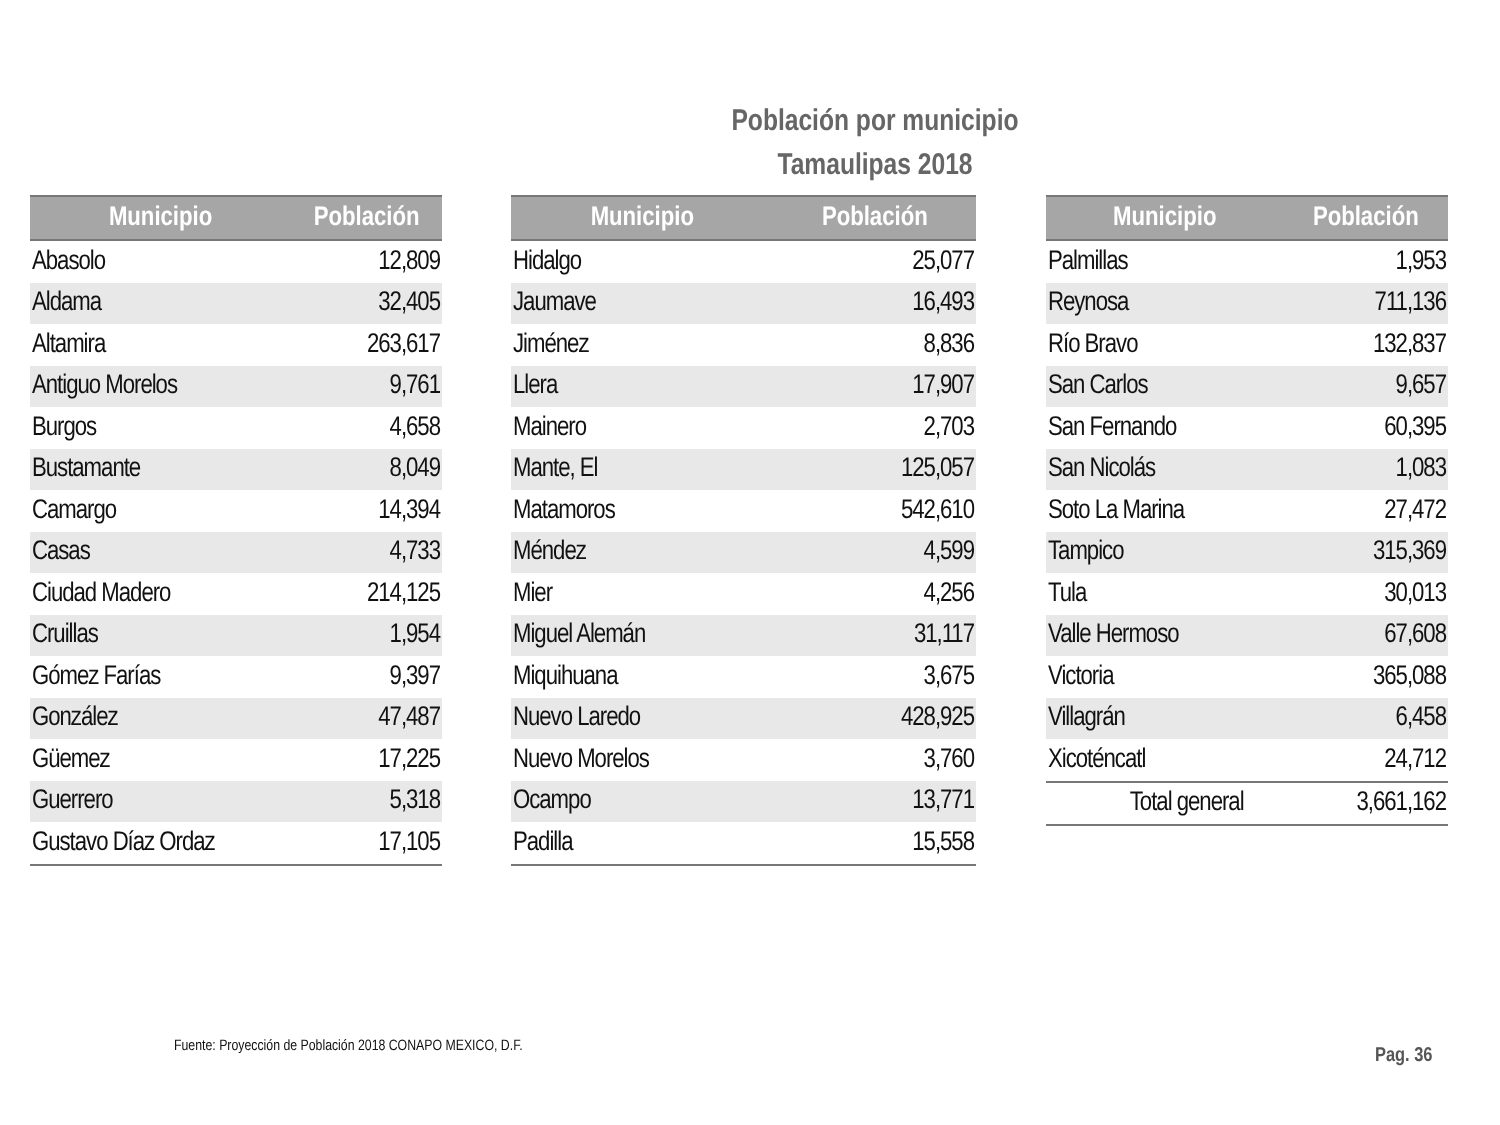Población por municipio
Tamaulipas 2018
| Municipio | Población |
| --- | --- |
| Abasolo | 12,809 |
| Aldama | 32,405 |
| Altamira | 263,617 |
| Antiguo Morelos | 9,761 |
| Burgos | 4,658 |
| Bustamante | 8,049 |
| Camargo | 14,394 |
| Casas | 4,733 |
| Ciudad Madero | 214,125 |
| Cruillas | 1,954 |
| Gómez Farías | 9,397 |
| González | 47,487 |
| Güemez | 17,225 |
| Guerrero | 5,318 |
| Gustavo Díaz Ordaz | 17,105 |
| Municipio | Población |
| --- | --- |
| Hidalgo | 25,077 |
| Jaumave | 16,493 |
| Jiménez | 8,836 |
| Llera | 17,907 |
| Mainero | 2,703 |
| Mante, El | 125,057 |
| Matamoros | 542,610 |
| Méndez | 4,599 |
| Mier | 4,256 |
| Miguel Alemán | 31,117 |
| Miquihuana | 3,675 |
| Nuevo Laredo | 428,925 |
| Nuevo Morelos | 3,760 |
| Ocampo | 13,771 |
| Padilla | 15,558 |
| Municipio | Población |
| --- | --- |
| Palmillas | 1,953 |
| Reynosa | 711,136 |
| Río Bravo | 132,837 |
| San Carlos | 9,657 |
| San Fernando | 60,395 |
| San Nicolás | 1,083 |
| Soto La Marina | 27,472 |
| Tampico | 315,369 |
| Tula | 30,013 |
| Valle Hermoso | 67,608 |
| Victoria | 365,088 |
| Villagrán | 6,458 |
| Xicoténcatl | 24,712 |
| Total general | 3,661,162 |
Fuente: Proyección de Población 2018 CONAPO MEXICO, D.F.
Pag. 36